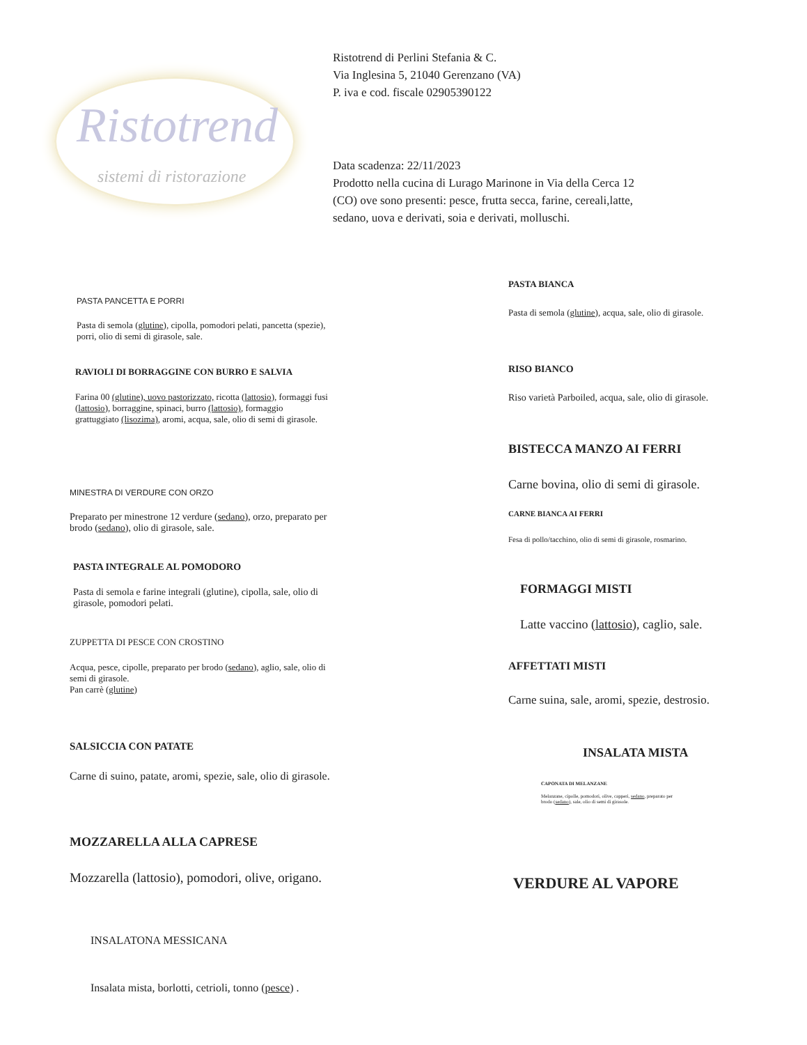Ristotrend
sistemi di ristorazione
Ristotrend di Perlini Stefania & C.
Via Inglesina 5, 21040 Gerenzano (VA)
P. iva e cod. fiscale 02905390122
Data scadenza: 22/11/2023
Prodotto nella cucina di Lurago Marinone in Via della Cerca 12
(CO) ove sono presenti: pesce, frutta secca, farine, cereali,latte,
sedano, uova e derivati, soia e derivati, molluschi.
PASTA PANCETTA E PORRI
Pasta di semola (glutine), cipolla, pomodori pelati, pancetta (spezie),
porri, olio di semi di girasole, sale.
RAVIOLI DI BORRAGGINE CON BURRO E SALVIA
Farina 00 (glutine), uovo pastorizzato, ricotta (lattosio), formaggi fusi
(lattosio), borraggine, spinaci, burro (lattosio), formaggio
grattuggiato (lisozima), aromi, acqua, sale, olio di semi di girasole.
MINESTRA DI VERDURE CON ORZO
Preparato per minestrone 12 verdure (sedano), orzo, preparato per
brodo (sedano), olio di girasole, sale.
PASTA INTEGRALE AL POMODORO
Pasta di semola e farine integrali (glutine), cipolla, sale, olio di
girasole, pomodori pelati.
ZUPPETTA DI PESCE CON CROSTINO
Acqua, pesce, cipolle, preparato per brodo (sedano), aglio, sale, olio di
semi di girasole.
Pan carrè (glutine)
SALSICCIA CON PATATE
Carne di suino, patate, aromi, spezie, sale, olio di girasole.
MOZZARELLA ALLA CAPRESE
Mozzarella (lattosio), pomodori, olive, origano.
INSALATONA MESSICANA
Insalata mista, borlotti, cetrioli, tonno (pesce) .
PASTA BIANCA
Pasta di semola (glutine), acqua, sale, olio di girasole.
RISO BIANCO
Riso varietà Parboiled, acqua, sale, olio di girasole.
BISTECCA MANZO AI FERRI
Carne bovina, olio di semi di girasole.
CARNE BIANCA AI FERRI
Fesa di pollo/tacchino, olio di semi di girasole, rosmarino.
FORMAGGI MISTI
Latte vaccino (lattosio), caglio, sale.
AFFETTATI MISTI
Carne suina, sale, aromi, spezie, destrosio.
INSALATA MISTA
CAPONATA DI MELANZANE
Melanzane, cipolle, pomodori, olive, capperi, sedano, preparato per
brodo (sedano), sale, olio di semi di girasole.
VERDURE AL VAPORE